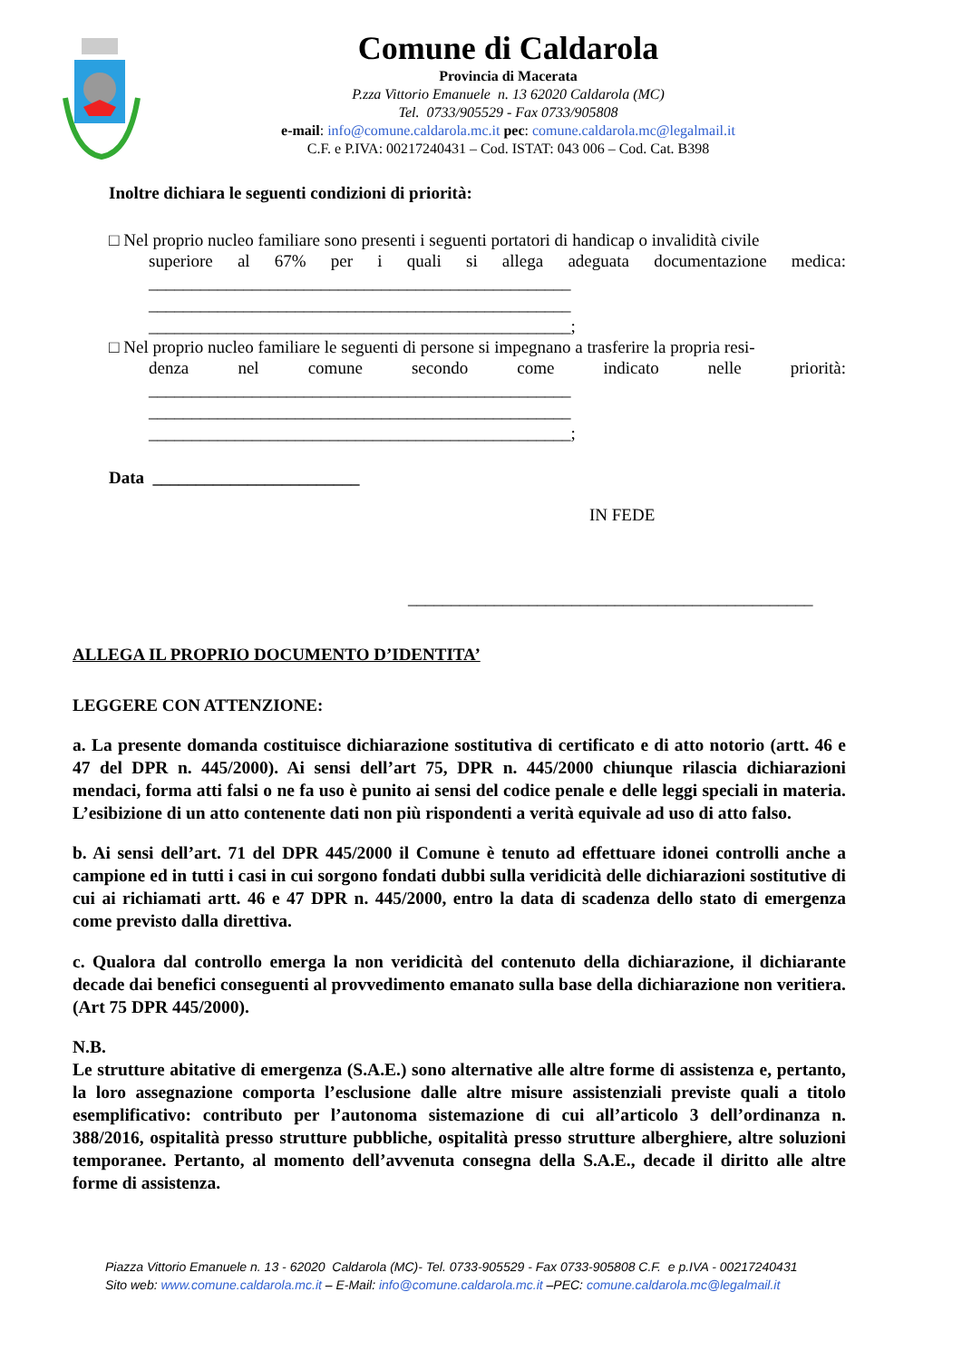Comune di Caldarola
Provincia di Macerata
P.zza Vittorio Emanuele n. 13 62020 Caldarola (MC)
Tel. 0733/905529 - Fax 0733/905808
e-mail: info@comune.caldarola.mc.it pec: comune.caldarola.mc@legalmail.it
C.F. e P.IVA: 00217240431 – Cod. ISTAT: 043 006 – Cod. Cat. B398
Inoltre dichiara le seguenti condizioni di priorità:
□ Nel proprio nucleo familiare sono presenti i seguenti portatori di handicap o invalidità civile
superiore al 67% per i quali si allega adeguata documentazione medica:
_________________________________________________
_________________________________________________
_________________________________________________;
□ Nel proprio nucleo familiare le seguenti di persone si impegnano a trasferire la propria resi-
denza nel comune secondo come indicato nelle priorità:
_________________________________________________
_________________________________________________
_________________________________________________;
Data ________________________
IN FEDE
_______________________________________________
ALLEGA IL PROPRIO DOCUMENTO D’IDENTITA’
LEGGERE CON ATTENZIONE:
a. La presente domanda costituisce dichiarazione sostitutiva di certificato e di atto notorio (artt. 46 e 47 del DPR n. 445/2000). Ai sensi dell’art 75, DPR n. 445/2000 chiunque rilascia dichiarazioni mendaci, forma atti falsi o ne fa uso è punito ai sensi del codice penale e delle leggi speciali in materia. L’esibizione di un atto contenente dati non più rispondenti a verità equivale ad uso di atto falso.
b. Ai sensi dell’art. 71 del DPR 445/2000 il Comune è tenuto ad effettuare idonei controlli anche a campione ed in tutti i casi in cui sorgono fondati dubbi sulla veridicità delle dichiarazioni sostitutive di cui ai richiamati artt. 46 e 47 DPR n. 445/2000, entro la data di scadenza dello stato di emergenza come previsto dalla direttiva.
c. Qualora dal controllo emerga la non veridicità del contenuto della dichiarazione, il dichiarante decade dai benefici conseguenti al provvedimento emanato sulla base della dichiarazione non veritiera. (Art 75 DPR 445/2000).
N.B.
Le strutture abitative di emergenza (S.A.E.) sono alternative alle altre forme di assistenza e, pertanto, la loro assegnazione comporta l’esclusione dalle altre misure assistenziali previste quali a titolo esemplificativo: contributo per l’autonoma sistemazione di cui all’articolo 3 dell’ordinanza n. 388/2016, ospitalità presso strutture pubbliche, ospitalità presso strutture alberghiere, altre soluzioni temporanee. Pertanto, al momento dell’avvenuta consegna della S.A.E., decade il diritto alle altre forme di assistenza.
Piazza Vittorio Emanuele n. 13 - 62020 Caldarola (MC)- Tel. 0733-905529 - Fax 0733-905808 C.F. e p.IVA - 00217240431
Sito web: www.comune.caldarola.mc.it – E-Mail: info@comune.caldarola.mc.it –PEC: comune.caldarola.mc@legalmail.it